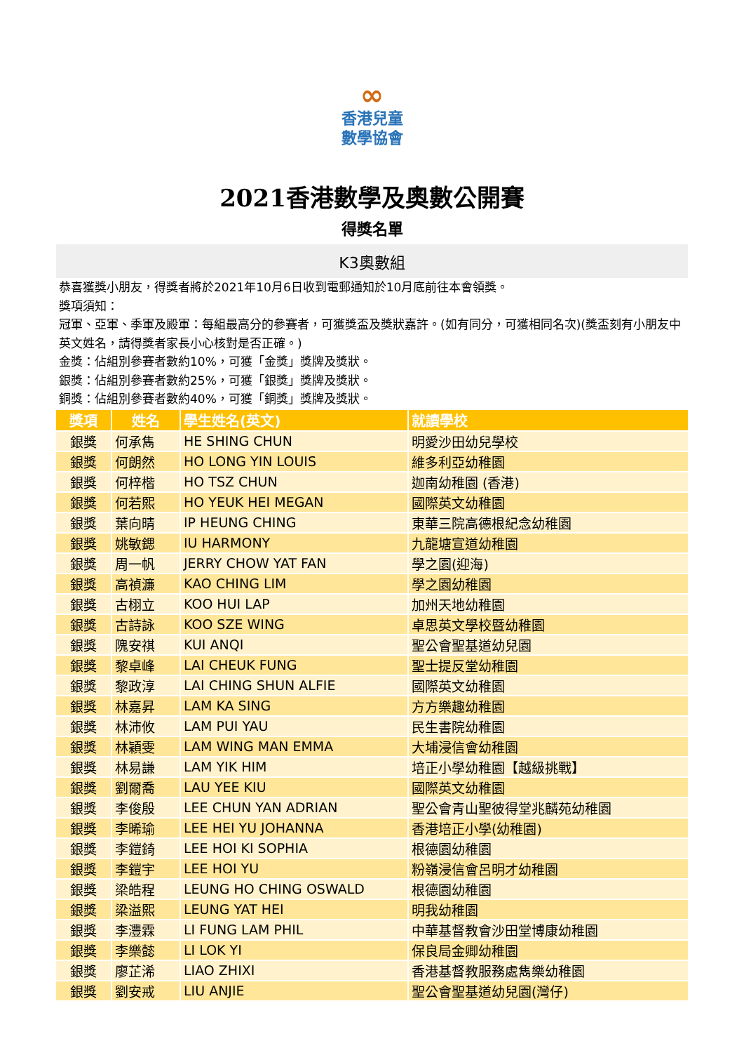∞
香港兒童
數學協會
2021香港數學及奧數公開賽
得獎名單
K3奧數組
恭喜獲獎小朋友，得獎者將於2021年10月6日收到電郵通知於10月底前往本會領獎。
獎項須知：
冠軍、亞軍、季軍及殿軍：每組最高分的參賽者，可獲獎盃及獎狀嘉許。(如有同分，可獲相同名次)(獎盃刻有小朋友中英文姓名，請得獎者家長小心核對是否正確。)
金獎：佔組別參賽者數約10%，可獲「金獎」獎牌及獎狀。
銀獎：佔組別參賽者數約25%，可獲「銀獎」獎牌及獎狀。
銅獎：佔組別參賽者數約40%，可獲「銅獎」獎牌及獎狀。
| 獎項 | 姓名 | 學生姓名(英文) | 就讀學校 |
| --- | --- | --- | --- |
| 銀獎 | 何承雋 | HE SHING CHUN | 明愛沙田幼兒學校 |
| 銀獎 | 何朗然 | HO LONG YIN LOUIS | 維多利亞幼稚園 |
| 銀獎 | 何梓楷 | HO TSZ CHUN | 迦南幼稚園 (香港) |
| 銀獎 | 何若熙 | HO YEUK HEI MEGAN | 國際英文幼稚園 |
| 銀獎 | 葉向晴 | IP HEUNG CHING | 東華三院高德根紀念幼稚園 |
| 銀獎 | 姚敏鍶 | IU HARMONY | 九龍塘宣道幼稚園 |
| 銀獎 | 周一帆 | JERRY CHOW YAT FAN | 學之園(迎海) |
| 銀獎 | 高禎濂 | KAO CHING LIM | 學之園幼稚園 |
| 銀獎 | 古栩立 | KOO HUI LAP | 加州天地幼稚園 |
| 銀獎 | 古詩詠 | KOO SZE WING | 卓思英文學校暨幼稚園 |
| 銀獎 | 隗安祺 | KUI ANQI | 聖公會聖基道幼兒園 |
| 銀獎 | 黎卓峰 | LAI CHEUK FUNG | 聖士提反堂幼稚園 |
| 銀獎 | 黎政淳 | LAI CHING SHUN ALFIE | 國際英文幼稚園 |
| 銀獎 | 林嘉昇 | LAM KA SING | 方方樂趣幼稚園 |
| 銀獎 | 林沛攸 | LAM PUI YAU | 民生書院幼稚園 |
| 銀獎 | 林穎雯 | LAM WING MAN EMMA | 大埔浸信會幼稚園 |
| 銀獎 | 林易謙 | LAM YIK HIM | 培正小學幼稚園【越級挑戰】 |
| 銀獎 | 劉爾喬 | LAU YEE KIU | 國際英文幼稚園 |
| 銀獎 | 李俊殷 | LEE CHUN YAN ADRIAN | 聖公會青山聖彼得堂兆麟苑幼稚園 |
| 銀獎 | 李晞瑜 | LEE HEI YU JOHANNA | 香港培正小學(幼稚園) |
| 銀獎 | 李鎧錡 | LEE HOI KI SOPHIA | 根德園幼稚園 |
| 銀獎 | 李鎧宇 | LEE HOI YU | 粉嶺浸信會呂明才幼稚園 |
| 銀獎 | 梁皓程 | LEUNG HO CHING OSWALD | 根德園幼稚園 |
| 銀獎 | 梁溢熙 | LEUNG YAT HEI | 明我幼稚園 |
| 銀獎 | 李灃霖 | LI FUNG LAM PHIL | 中華基督教會沙田堂博康幼稚園 |
| 銀獎 | 李樂懿 | LI LOK YI | 保良局金卿幼稚園 |
| 銀獎 | 廖芷浠 | LIAO ZHIXI | 香港基督教服務處雋樂幼稚園 |
| 銀獎 | 劉安戒 | LIU ANJIE | 聖公會聖基道幼兒園(灣仔) |